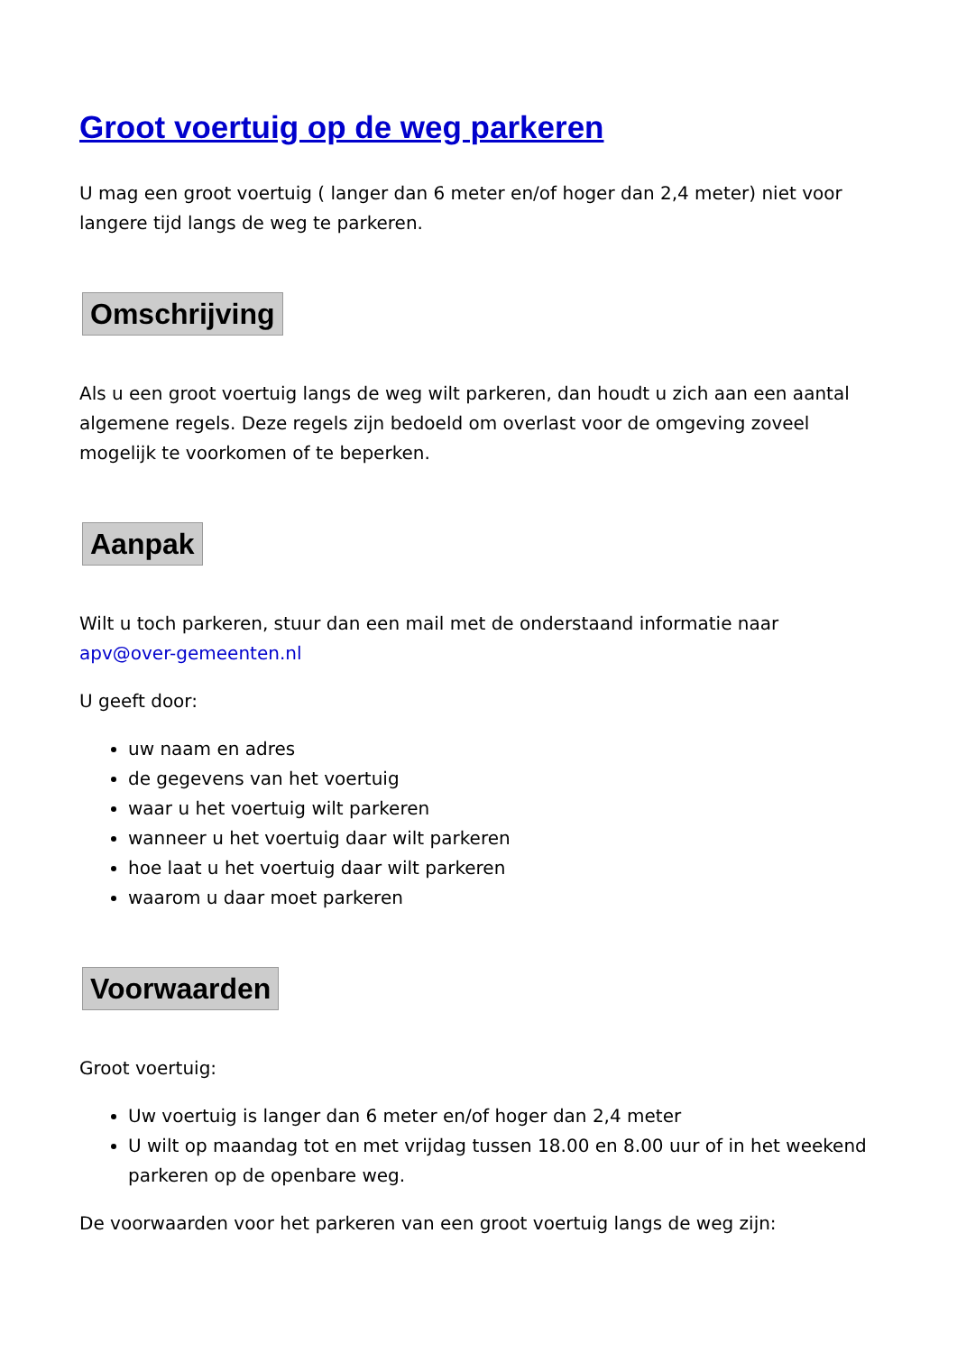Groot voertuig op de weg parkeren
U mag een groot voertuig ( langer dan 6 meter en/of hoger dan 2,4 meter) niet voor langere tijd langs de weg te parkeren.
Omschrijving
Als u een groot voertuig langs de weg wilt parkeren, dan houdt u zich aan een aantal algemene regels. Deze regels zijn bedoeld om overlast voor de omgeving zoveel mogelijk te voorkomen of te beperken.
Aanpak
Wilt u toch parkeren, stuur dan een mail met de onderstaand informatie naar apv@over-gemeenten.nl
U geeft door:
uw naam en adres
de gegevens van het voertuig
waar u het voertuig wilt parkeren
wanneer u het voertuig daar wilt parkeren
hoe laat u het voertuig daar wilt parkeren
waarom u daar moet parkeren
Voorwaarden
Groot voertuig:
Uw voertuig is langer dan 6 meter en/of hoger dan 2,4 meter
U wilt op maandag tot en met vrijdag tussen 18.00 en 8.00 uur of in het weekend parkeren op de openbare weg.
De voorwaarden voor het parkeren van een groot voertuig langs de weg zijn: